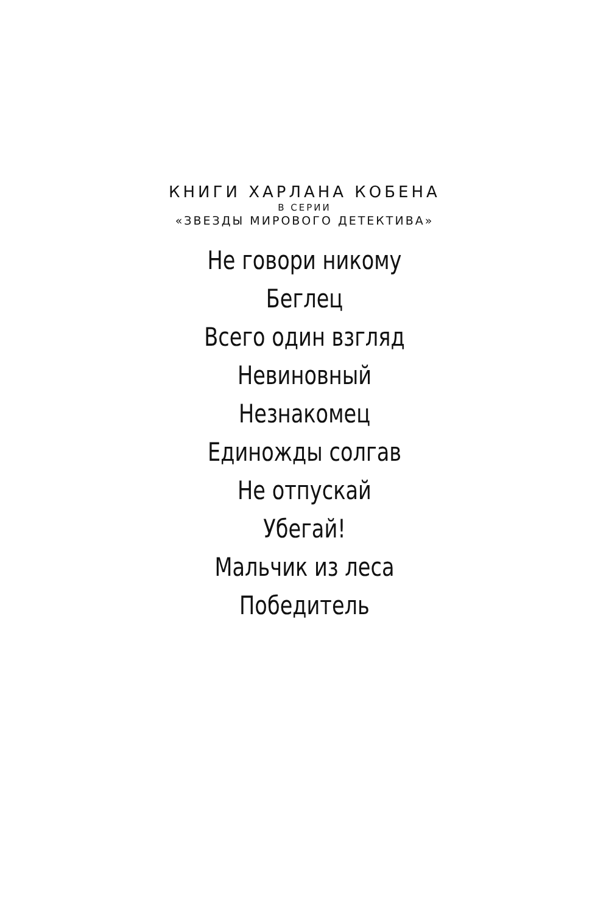КНИГИ ХАРЛАНА КОБЕНА
В СЕРИИ
«ЗВЕЗДЫ МИРОВОГО ДЕТЕКТИВА»
Не говори никому
Беглец
Всего один взгляд
Невиновный
Незнакомец
Единожды солгав
Не отпускай
Убегай!
Мальчик из леса
Победитель